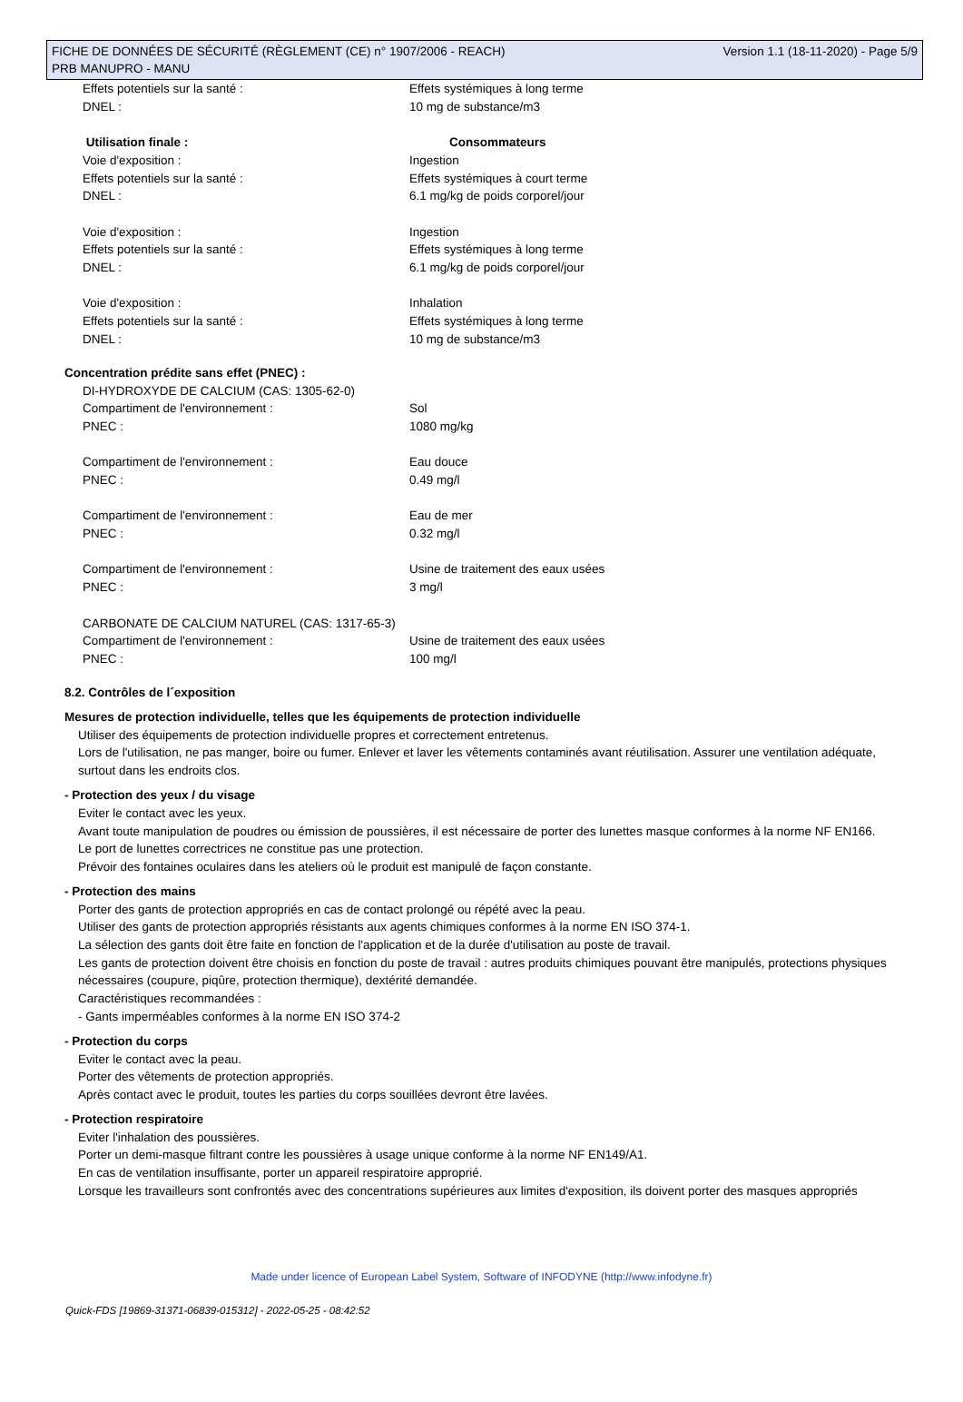FICHE DE DONNÉES DE SÉCURITÉ (RÈGLEMENT (CE) n° 1907/2006 - REACH) Version 1.1 (18-11-2020) - Page 5/9
PRB MANUPRO - MANU
Effets potentiels sur la santé : Effets systémiques à long terme
DNEL : 10 mg de substance/m3
Utilisation finale : Consommateurs
Voie d'exposition : Ingestion
Effets potentiels sur la santé : Effets systémiques à court terme
DNEL : 6.1 mg/kg de poids corporel/jour
Voie d'exposition : Ingestion
Effets potentiels sur la santé : Effets systémiques à long terme
DNEL : 6.1 mg/kg de poids corporel/jour
Voie d'exposition : Inhalation
Effets potentiels sur la santé : Effets systémiques à long terme
DNEL : 10 mg de substance/m3
Concentration prédite sans effet (PNEC) :
DI-HYDROXYDE DE CALCIUM (CAS: 1305-62-0)
Compartiment de l'environnement : Sol
PNEC : 1080 mg/kg
Compartiment de l'environnement : Eau douce
PNEC : 0.49 mg/l
Compartiment de l'environnement : Eau de mer
PNEC : 0.32 mg/l
Compartiment de l'environnement : Usine de traitement des eaux usées
PNEC : 3 mg/l
CARBONATE DE CALCIUM NATUREL (CAS: 1317-65-3)
Compartiment de l'environnement : Usine de traitement des eaux usées
PNEC : 100 mg/l
8.2. Contrôles de l´exposition
Mesures de protection individuelle, telles que les équipements de protection individuelle
Utiliser des équipements de protection individuelle propres et correctement entretenus.
Lors de l'utilisation, ne pas manger, boire ou fumer. Enlever et laver les vêtements contaminés avant réutilisation. Assurer une ventilation adéquate, surtout dans les endroits clos.
- Protection des yeux / du visage
Eviter le contact avec les yeux.
Avant toute manipulation de poudres ou émission de poussières, il est nécessaire de porter des lunettes masque conformes à la norme NF EN166.
Le port de lunettes correctrices ne constitue pas une protection.
Prévoir des fontaines oculaires dans les ateliers où le produit est manipulé de façon constante.
- Protection des mains
Porter des gants de protection appropriés en cas de contact prolongé ou répété avec la peau.
Utiliser des gants de protection appropriés résistants aux agents chimiques conformes à la norme EN ISO 374-1.
La sélection des gants doit être faite en fonction de l'application et de la durée d'utilisation au poste de travail.
Les gants de protection doivent être choisis en fonction du poste de travail : autres produits chimiques pouvant être manipulés, protections physiques nécessaires (coupure, piqûre, protection thermique), dextérité demandée.
Caractéristiques recommandées :
- Gants imperméables conformes à la norme EN ISO 374-2
- Protection du corps
Eviter le contact avec la peau.
Porter des vêtements de protection appropriés.
Après contact avec le produit, toutes les parties du corps souillées devront être lavées.
- Protection respiratoire
Eviter l'inhalation des poussières.
Porter un demi-masque filtrant contre les poussières à usage unique conforme à la norme NF EN149/A1.
En cas de ventilation insuffisante, porter un appareil respiratoire approprié.
Lorsque les travailleurs sont confrontés avec des concentrations supérieures aux limites d'exposition, ils doivent porter des masques appropriés
Made under licence of European Label System, Software of INFODYNE (http://www.infodyne.fr)
Quick-FDS [19869-31371-06839-015312] - 2022-05-25 - 08:42:52